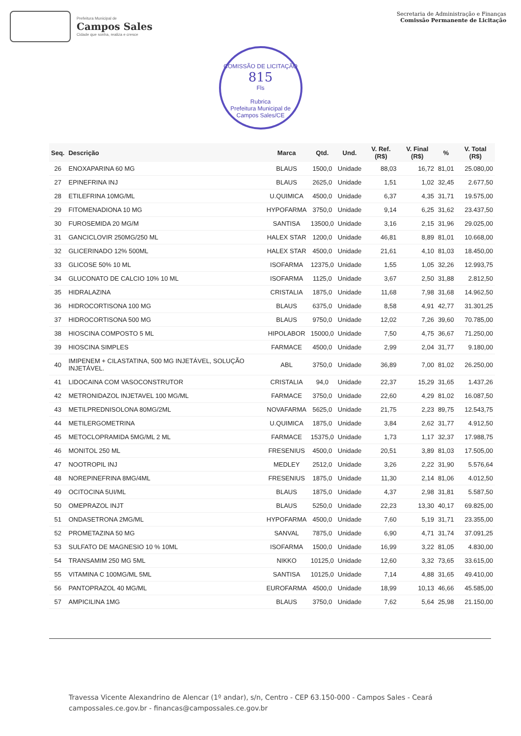Prefeitura Municipal de
Campos Sales
Cidade que sonha, realiza e cresce
Secretaria de Administração e Finanças
Comissão Permanente de Licitação
COMISSÃO DE LICITAÇÃO
815
Fls
Rubrica
Prefeitura Municipal de Campos Sales/CE
| Seq. | Descrição | Marca | Qtd. | Und. | V. Ref. (R$) | V. Final (R$) | % | V. Total (R$) |
| --- | --- | --- | --- | --- | --- | --- | --- | --- |
| 26 | ENOXAPARINA 60 MG | BLAUS | 1500,0 | Unidade | 88,03 | 16,72 | 81,01 | 25.080,00 |
| 27 | EPINEFRINA INJ | BLAUS | 2625,0 | Unidade | 1,51 | 1,02 | 32,45 | 2.677,50 |
| 28 | ETILEFRINA 10MG/ML | U.QUIMICA | 4500,0 | Unidade | 6,37 | 4,35 | 31,71 | 19.575,00 |
| 29 | FITOMENADIONA 10 MG | HYPOFARMA | 3750,0 | Unidade | 9,14 | 6,25 | 31,62 | 23.437,50 |
| 30 | FUROSEMIDA 20 MG/M | SANTISA | 13500,0 | Unidade | 3,16 | 2,15 | 31,96 | 29.025,00 |
| 31 | GANCICLOVIR 250MG/250 ML | HALEX STAR | 1200,0 | Unidade | 46,81 | 8,89 | 81,01 | 10.668,00 |
| 32 | GLICERINADO 12% 500ML | HALEX STAR | 4500,0 | Unidade | 21,61 | 4,10 | 81,03 | 18.450,00 |
| 33 | GLICOSE 50% 10 ML | ISOFARMA | 12375,0 | Unidade | 1,55 | 1,05 | 32,26 | 12.993,75 |
| 34 | GLUCONATO DE CALCIO 10% 10 ML | ISOFARMA | 1125,0 | Unidade | 3,67 | 2,50 | 31,88 | 2.812,50 |
| 35 | HIDRALAZINA | CRISTALIA | 1875,0 | Unidade | 11,68 | 7,98 | 31,68 | 14.962,50 |
| 36 | HIDROCORTISONA 100 MG | BLAUS | 6375,0 | Unidade | 8,58 | 4,91 | 42,77 | 31.301,25 |
| 37 | HIDROCORTISONA 500 MG | BLAUS | 9750,0 | Unidade | 12,02 | 7,26 | 39,60 | 70.785,00 |
| 38 | HIOSCINA COMPOSTO 5 ML | HIPOLABOR | 15000,0 | Unidade | 7,50 | 4,75 | 36,67 | 71.250,00 |
| 39 | HIOSCINA SIMPLES | FARMACE | 4500,0 | Unidade | 2,99 | 2,04 | 31,77 | 9.180,00 |
| 40 | IMIPENEM + CILASTATINA, 500 MG INJETÁVEL, SOLUÇÃO INJETÁVEL. | ABL | 3750,0 | Unidade | 36,89 | 7,00 | 81,02 | 26.250,00 |
| 41 | LIDOCAINA COM VASOCONSTRUTOR | CRISTALIA | 94,0 | Unidade | 22,37 | 15,29 | 31,65 | 1.437,26 |
| 42 | METRONIDAZOL INJETAVEL 100 MG/ML | FARMACE | 3750,0 | Unidade | 22,60 | 4,29 | 81,02 | 16.087,50 |
| 43 | METILPREDNISOLONA 80MG/2ML | NOVAFARMA | 5625,0 | Unidade | 21,75 | 2,23 | 89,75 | 12.543,75 |
| 44 | METILERGOMETRINA | U.QUIMICA | 1875,0 | Unidade | 3,84 | 2,62 | 31,77 | 4.912,50 |
| 45 | METOCLOPRAMIDA 5MG/ML 2 ML | FARMACE | 15375,0 | Unidade | 1,73 | 1,17 | 32,37 | 17.988,75 |
| 46 | MONITOL 250 ML | FRESENIUS | 4500,0 | Unidade | 20,51 | 3,89 | 81,03 | 17.505,00 |
| 47 | NOOTROPIL INJ | MEDLEY | 2512,0 | Unidade | 3,26 | 2,22 | 31,90 | 5.576,64 |
| 48 | NOREPINEFRINA 8MG/4ML | FRESENIUS | 1875,0 | Unidade | 11,30 | 2,14 | 81,06 | 4.012,50 |
| 49 | OCITOCINA 5UI/ML | BLAUS | 1875,0 | Unidade | 4,37 | 2,98 | 31,81 | 5.587,50 |
| 50 | OMEPRAZOL INJT | BLAUS | 5250,0 | Unidade | 22,23 | 13,30 | 40,17 | 69.825,00 |
| 51 | ONDASETRONA 2MG/ML | HYPOFARMA | 4500,0 | Unidade | 7,60 | 5,19 | 31,71 | 23.355,00 |
| 52 | PROMETAZINA 50 MG | SANVAL | 7875,0 | Unidade | 6,90 | 4,71 | 31,74 | 37.091,25 |
| 53 | SULFATO DE MAGNESIO 10 % 10ML | ISOFARMA | 1500,0 | Unidade | 16,99 | 3,22 | 81,05 | 4.830,00 |
| 54 | TRANSAMIM 250 MG 5ML | NIKKO | 10125,0 | Unidade | 12,60 | 3,32 | 73,65 | 33.615,00 |
| 55 | VITAMINA C 100MG/ML 5ML | SANTISA | 10125,0 | Unidade | 7,14 | 4,88 | 31,65 | 49.410,00 |
| 56 | PANTOPRAZOL 40 MG/ML | EUROFARMA | 4500,0 | Unidade | 18,99 | 10,13 | 46,66 | 45.585,00 |
| 57 | AMPICILINA 1MG | BLAUS | 3750,0 | Unidade | 7,62 | 5,64 | 25,98 | 21.150,00 |
Travessa Vicente Alexandrino de Alencar (1º andar), s/n, Centro - CEP 63.150-000 - Campos Sales - Ceará
campossales.ce.gov.br - financas@campossales.ce.gov.br